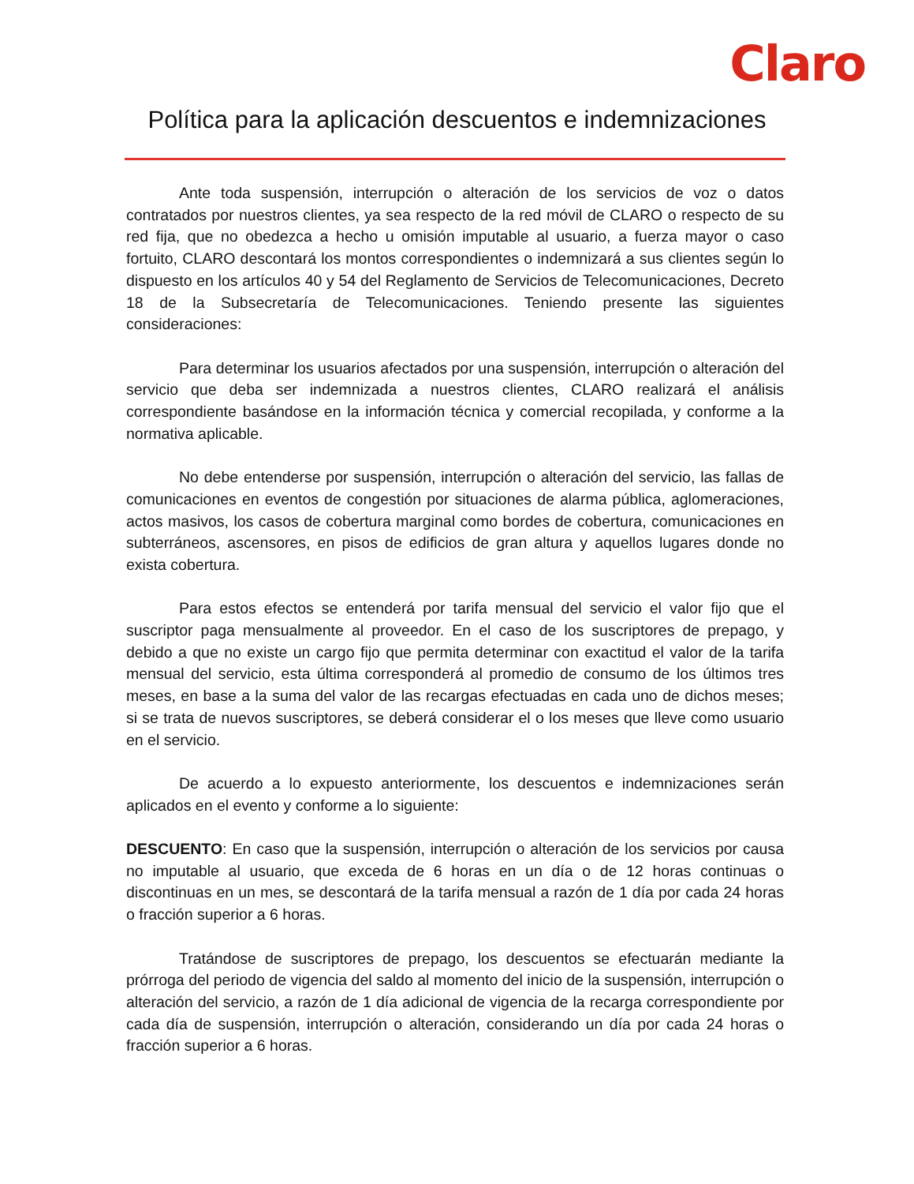Claro
Política para la aplicación descuentos e indemnizaciones
Ante toda suspensión, interrupción o alteración de los servicios de voz o datos contratados por nuestros clientes, ya sea respecto de la red móvil de CLARO o respecto de su red fija, que no obedezca a hecho u omisión imputable al usuario, a fuerza mayor o caso fortuito, CLARO descontará los montos correspondientes o indemnizará a sus clientes según lo dispuesto en los artículos 40 y 54 del Reglamento de Servicios de Telecomunicaciones, Decreto 18 de la Subsecretaría de Telecomunicaciones. Teniendo presente las siguientes consideraciones:
Para determinar los usuarios afectados por una suspensión, interrupción o alteración del servicio que deba ser indemnizada a nuestros clientes, CLARO realizará el análisis correspondiente basándose en la información técnica y comercial recopilada, y conforme a la normativa aplicable.
No debe entenderse por suspensión, interrupción o alteración del servicio, las fallas de comunicaciones en eventos de congestión por situaciones de alarma pública, aglomeraciones, actos masivos, los casos de cobertura marginal como bordes de cobertura, comunicaciones en subterráneos, ascensores, en pisos de edificios de gran altura y aquellos lugares donde no exista cobertura.
Para estos efectos se entenderá por tarifa mensual del servicio el valor fijo que el suscriptor paga mensualmente al proveedor. En el caso de los suscriptores de prepago, y debido a que no existe un cargo fijo que permita determinar con exactitud el valor de la tarifa mensual del servicio, esta última corresponderá al promedio de consumo de los últimos tres meses, en base a la suma del valor de las recargas efectuadas en cada uno de dichos meses; si se trata de nuevos suscriptores, se deberá considerar el o los meses que lleve como usuario en el servicio.
De acuerdo a lo expuesto anteriormente, los descuentos e indemnizaciones serán aplicados en el evento y conforme a lo siguiente:
DESCUENTO: En caso que la suspensión, interrupción o alteración de los servicios por causa no imputable al usuario, que exceda de 6 horas en un día o de 12 horas continuas o discontinuas en un mes, se descontará de la tarifa mensual a razón de 1 día por cada 24 horas o fracción superior a 6 horas.
Tratándose de suscriptores de prepago, los descuentos se efectuarán mediante la prórroga del periodo de vigencia del saldo al momento del inicio de la suspensión, interrupción o alteración del servicio, a razón de 1 día adicional de vigencia de la recarga correspondiente por cada día de suspensión, interrupción o alteración, considerando un día por cada 24 horas o fracción superior a 6 horas.